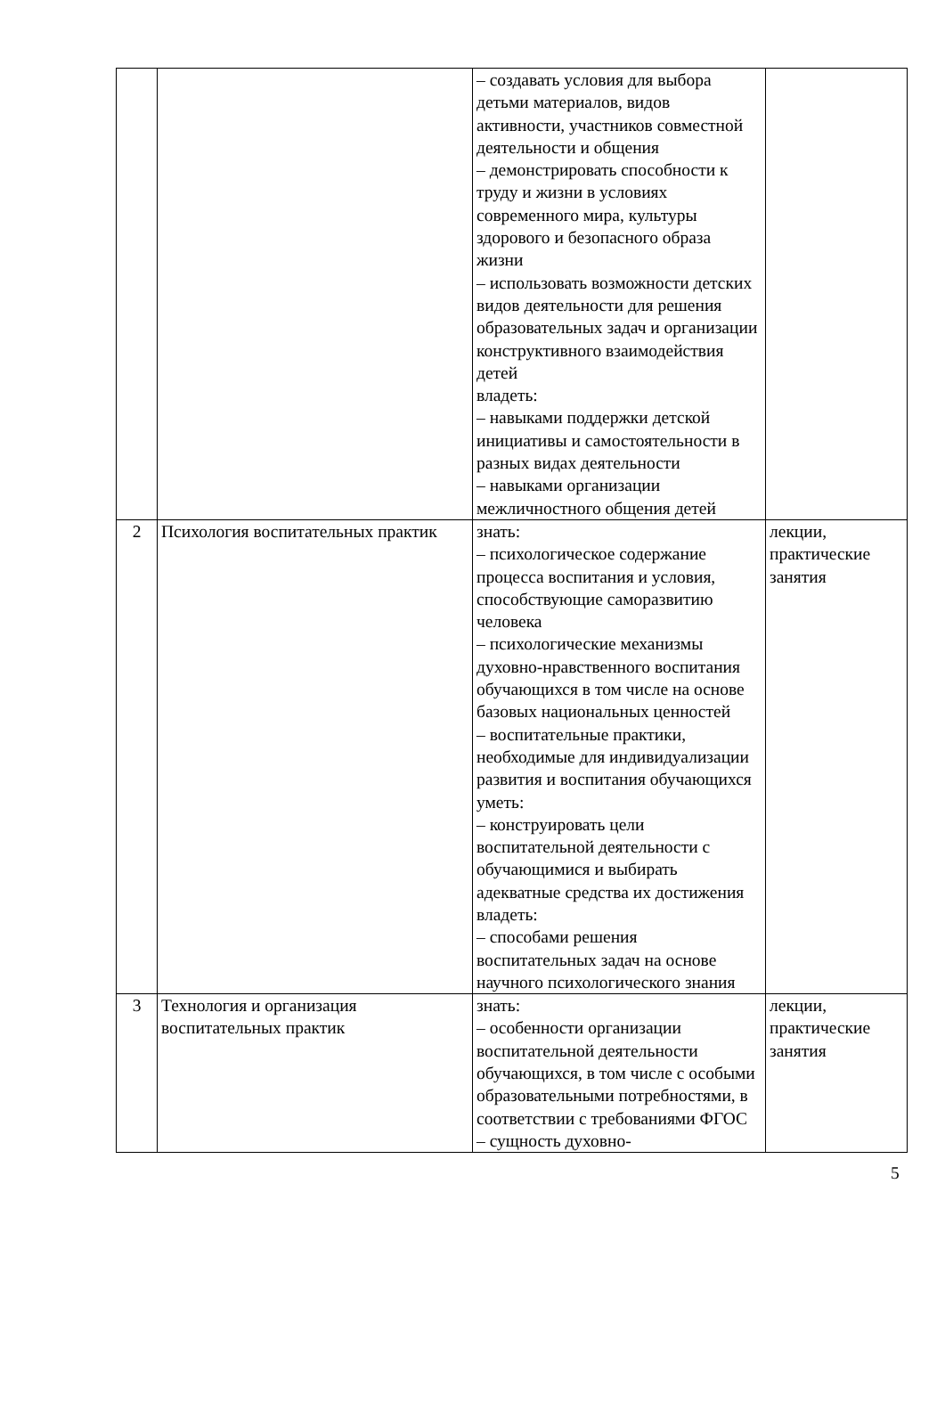| | | – создавать условия для выбора детьми материалов, видов активности, участников совместной деятельности и общения – демонстрировать способности к труду и жизни в условиях современного мира, культуры здорового и безопасного образа жизни – использовать возможности детских видов деятельности для решения образовательных задач и организации конструктивного взаимодействия детей владеть: – навыками поддержки детской инициативы и самостоятельности в разных видах деятельности – навыками организации межличностного общения детей | |
| 2 | Психология воспитательных практик | знать: – психологическое содержание процесса воспитания и условия, способствующие саморазвитию человека – психологические механизмы духовно-нравственного воспитания обучающихся в том числе на основе базовых национальных ценностей – воспитательные практики, необходимые для индивидуализации развития и воспитания обучающихся уметь: – конструировать цели воспитательной деятельности с обучающимися и выбирать адекватные средства их достижения владеть: – способами решения воспитательных задач на основе научного психологического знания | лекции, практические занятия |
| 3 | Технология и организация воспитательных практик | знать: – особенности организации воспитательной деятельности обучающихся, в том числе с особыми образовательными потребностями, в соответствии с требованиями ФГОС – сущность духовно- | лекции, практические занятия |
5